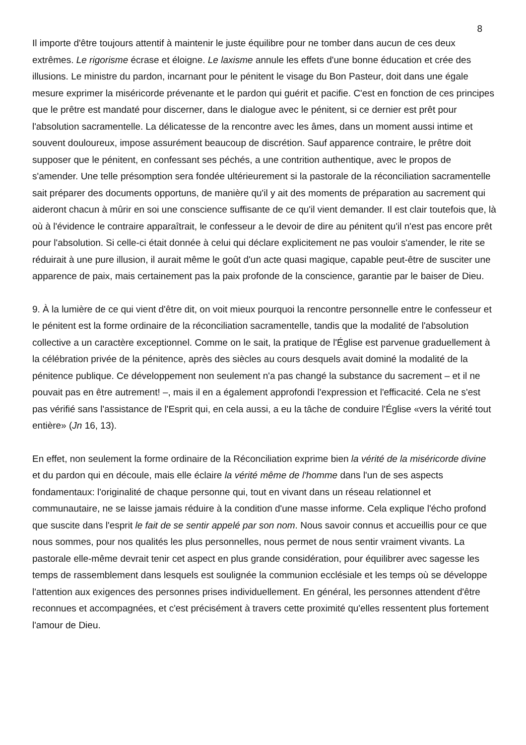8
Il importe d'être toujours attentif à maintenir le juste équilibre pour ne tomber dans aucun de ces deux extrêmes. Le rigorisme écrase et éloigne. Le laxisme annule les effets d'une bonne éducation et crée des illusions. Le ministre du pardon, incarnant pour le pénitent le visage du Bon Pasteur, doit dans une égale mesure exprimer la miséricorde prévenante et le pardon qui guérit et pacifie. C'est en fonction de ces principes que le prêtre est mandaté pour discerner, dans le dialogue avec le pénitent, si ce dernier est prêt pour l'absolution sacramentelle. La délicatesse de la rencontre avec les âmes, dans un moment aussi intime et souvent douloureux, impose assurément beaucoup de discrétion. Sauf apparence contraire, le prêtre doit supposer que le pénitent, en confessant ses péchés, a une contrition authentique, avec le propos de s'amender. Une telle présomption sera fondée ultérieurement si la pastorale de la réconciliation sacramentelle sait préparer des documents opportuns, de manière qu'il y ait des moments de préparation au sacrement qui aideront chacun à mûrir en soi une conscience suffisante de ce qu'il vient demander. Il est clair toutefois que, là où à l'évidence le contraire apparaîtrait, le confesseur a le devoir de dire au pénitent qu'il n'est pas encore prêt pour l'absolution. Si celle-ci était donnée à celui qui déclare explicitement ne pas vouloir s'amender, le rite se réduirait à une pure illusion, il aurait même le goût d'un acte quasi magique, capable peut-être de susciter une apparence de paix, mais certainement pas la paix profonde de la conscience, garantie par le baiser de Dieu.
9. À la lumière de ce qui vient d'être dit, on voit mieux pourquoi la rencontre personnelle entre le confesseur et le pénitent est la forme ordinaire de la réconciliation sacramentelle, tandis que la modalité de l'absolution collective a un caractère exceptionnel. Comme on le sait, la pratique de l'Église est parvenue graduellement à la célébration privée de la pénitence, après des siècles au cours desquels avait dominé la modalité de la pénitence publique. Ce développement non seulement n'a pas changé la substance du sacrement – et il ne pouvait pas en être autrement! –, mais il en a également approfondi l'expression et l'efficacité. Cela ne s'est pas vérifié sans l'assistance de l'Esprit qui, en cela aussi, a eu la tâche de conduire l'Église «vers la vérité tout entière» (Jn 16, 13).
En effet, non seulement la forme ordinaire de la Réconciliation exprime bien la vérité de la miséricorde divine et du pardon qui en découle, mais elle éclaire la vérité même de l'homme dans l'un de ses aspects fondamentaux: l'originalité de chaque personne qui, tout en vivant dans un réseau relationnel et communautaire, ne se laisse jamais réduire à la condition d'une masse informe. Cela explique l'écho profond que suscite dans l'esprit le fait de se sentir appelé par son nom. Nous savoir connus et accueillis pour ce que nous sommes, pour nos qualités les plus personnelles, nous permet de nous sentir vraiment vivants. La pastorale elle-même devrait tenir cet aspect en plus grande considération, pour équilibrer avec sagesse les temps de rassemblement dans lesquels est soulignée la communion ecclésiale et les temps où se développe l'attention aux exigences des personnes prises individuellement. En général, les personnes attendent d'être reconnues et accompagnées, et c'est précisément à travers cette proximité qu'elles ressentent plus fortement l'amour de Dieu.